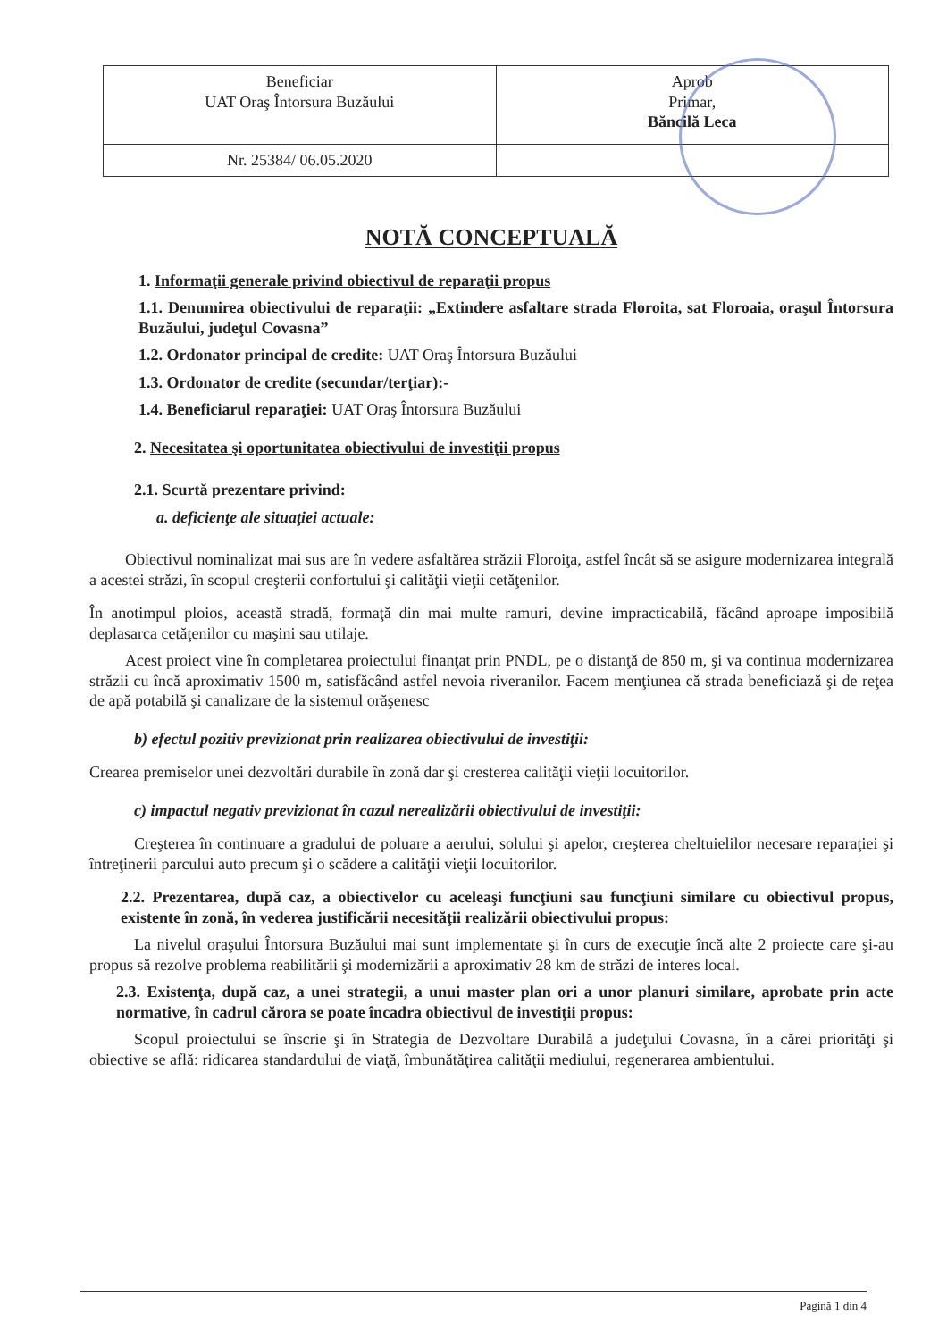| Beneficiar UAT Oraş Întorsura Buzăului | Aprob Primar, Băncilă Leca |
| Nr. 25384/ 06.05.2020 | |
NOTĂ CONCEPTUALĂ
1. Informaţii generale privind obiectivul de reparaţii propus
1.1. Denumirea obiectivului de reparaţii: „Extindere asfaltare strada Floroita, sat Floroaia, oraşul Întorsura Buzăului, judeţul Covasna”
1.2. Ordonator principal de credite: UAT Oraş Întorsura Buzăului
1.3. Ordonator de credite (secundar/terţiar):-
1.4. Beneficiarul reparaţiei: UAT Oraş Întorsura Buzăului
2. Necesitatea şi oportunitatea obiectivului de investiţii propus
2.1. Scurtă prezentare privind:
a. deficienţe ale situaţiei actuale:
Obiectivul nominalizat mai sus are în vedere asfaltărea străzii Floroiţa, astfel încât să se asigure modernizarea integrală a acestei străzi, în scopul creşterii confortului şi calităţii vieţii cetăţenilor.
În anotimpul ploios, această stradă, formaţă din mai multe ramuri, devine impracticabilă, făcând aproape imposibilă deplasarca cetăţenilor cu maşini sau utilaje.
Acest proiect vine în completarea proiectului finanţat prin PNDL, pe o distanţă de 850 m, şi va continua modernizarea străzii cu încă aproximativ 1500 m, satisfăcând astfel nevoia riveranilor. Facem menţiunea că strada beneficiază şi de reţea de apă potabilă şi canalizare de la sistemul orăşenesc
b) efectul pozitiv previzionat prin realizarea obiectivului de investiţii:
Crearea premiselor unei dezvoltări durabile în zonă dar şi cresterea calităţii vieţii locuitorilor.
c) impactul negativ previzionat în cazul nerealizării obiectivului de investiţii:
Creşterea în continuare a gradului de poluare a aerului, solului şi apelor, creşterea cheltuielilor necesare reparaţiei şi întreţinerii parcului auto precum şi o scădere a calităţii vieţii locuitorilor.
2.2. Prezentarea, după caz, a obiectivelor cu aceleaşi funcţiuni sau funcţiuni similare cu obiectivul propus, existente în zonă, în vederea justificării necesităţii realizării obiectivului propus:
La nivelul oraşului Întorsura Buzăului mai sunt implementate şi în curs de execuţie încă alte 2 proiecte care şi-au propus să rezolve problema reabilitării şi modernizării a aproximativ 28 km de străzi de interes local.
2.3. Existenţa, după caz, a unei strategii, a unui master plan ori a unor planuri similare, aprobate prin acte normative, în cadrul cărora se poate încadra obiectivul de investiţii propus:
Scopul proiectului se înscrie şi în Strategia de Dezvoltare Durabilă a judeţului Covasna, în a cărei priorităţi şi obiective se află: ridicarea standardului de viaţă, îmbunătăţirea calităţii mediului, regenerarea ambientului.
Pagină 1 din 4